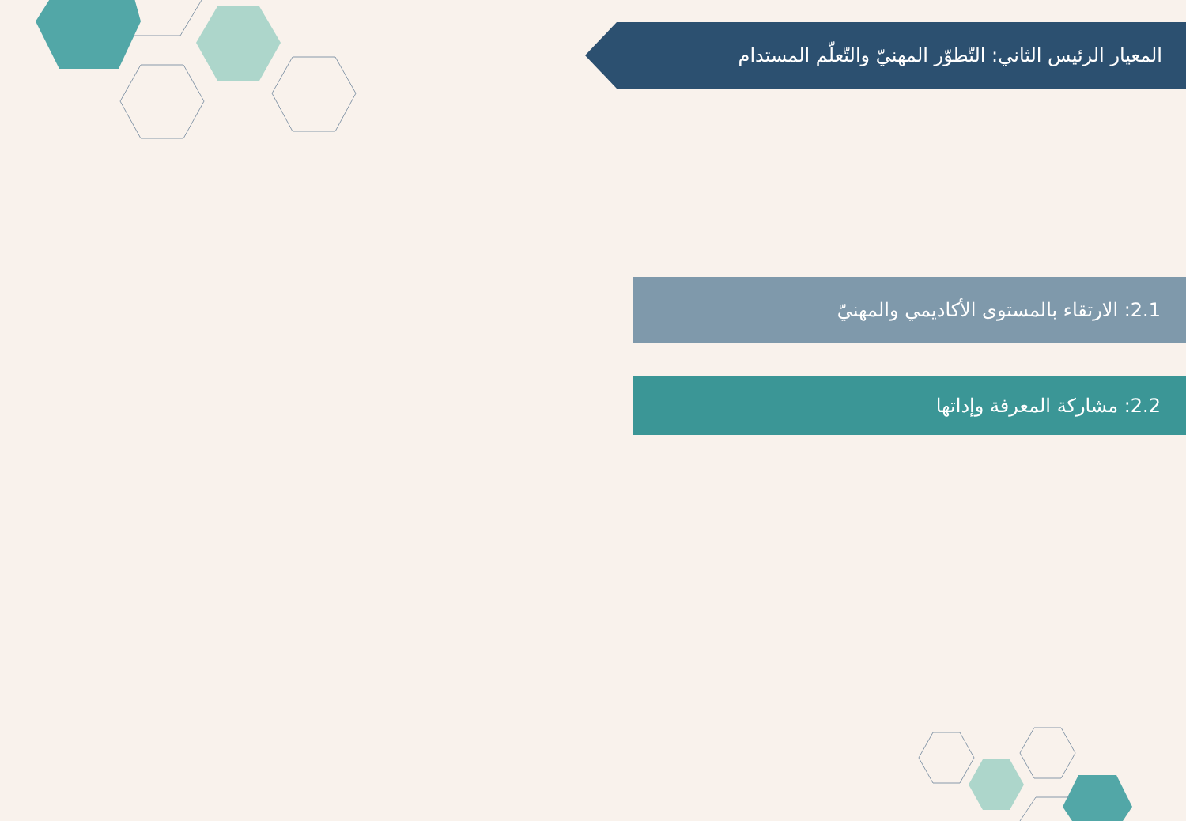المعيار الرئيس الثاني: التّطوّر المهنيّ والتّعلّم المستدام
2.1: الارتقاء بالمستوى الأكاديمي والمهنيّ
2.2: مشاركة المعرفة وإداتها